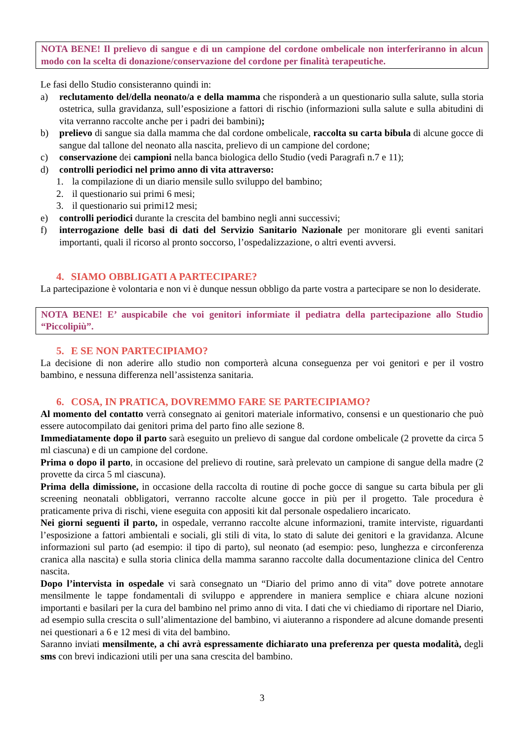NOTA BENE! Il prelievo di sangue e di un campione del cordone ombelicale non interferiranno in alcun modo con la scelta di donazione/conservazione del cordone per finalità terapeutiche.
Le fasi dello Studio consisteranno quindi in:
a) reclutamento del/della neonato/a e della mamma che risponderà a un questionario sulla salute, sulla storia ostetrica, sulla gravidanza, sull’esposizione a fattori di rischio (informazioni sulla salute e sulla abitudini di vita verranno raccolte anche per i padri dei bambini);
b) prelievo di sangue sia dalla mamma che dal cordone ombelicale, raccolta su carta bibula di alcune gocce di sangue dal tallone del neonato alla nascita, prelievo di un campione del cordone;
c) conservazione dei campioni nella banca biologica dello Studio (vedi Paragrafi n.7 e 11);
d) controlli periodici nel primo anno di vita attraverso:
1. la compilazione di un diario mensile sullo sviluppo del bambino;
2. il questionario sui primi 6 mesi;
3. il questionario sui primi12 mesi;
e) controlli periodici durante la crescita del bambino negli anni successivi;
f) interrogazione delle basi di dati del Servizio Sanitario Nazionale per monitorare gli eventi sanitari importanti, quali il ricorso al pronto soccorso, l’ospedalizzazione, o altri eventi avversi.
4. SIAMO OBBLIGATI A PARTECIPARE?
La partecipazione è volontaria e non vi è dunque nessun obbligo da parte vostra a partecipare se non lo desiderate.
NOTA BENE! E’ auspicabile che voi genitori informiate il pediatra della partecipazione allo Studio “Piccolipiù”.
5. E SE NON PARTECIPIAMO?
La decisione di non aderire allo studio non comporterà alcuna conseguenza per voi genitori e per il vostro bambino, e nessuna differenza nell’assistenza sanitaria.
6. COSA, IN PRATICA, DOVREMMO FARE SE PARTECIPIAMO?
Al momento del contatto verrà consegnato ai genitori materiale informativo, consensi e un questionario che può essere autocompilato dai genitori prima del parto fino alle sezione 8.
Immediatamente dopo il parto sarà eseguito un prelievo di sangue dal cordone ombelicale (2 provette da circa 5 ml ciascuna) e di un campione del cordone.
Prima o dopo il parto, in occasione del prelievo di routine, sarà prelevato un campione di sangue della madre (2 provette da circa 5 ml ciascuna).
Prima della dimissione, in occasione della raccolta di routine di poche gocce di sangue su carta bibula per gli screening neonatali obbligatori, verranno raccolte alcune gocce in più per il progetto. Tale procedura è praticamente priva di rischi, viene eseguita con appositi kit dal personale ospedaliero incaricato.
Nei giorni seguenti il parto, in ospedale, verranno raccolte alcune informazioni, tramite interviste, riguardanti l’esposizione a fattori ambientali e sociali, gli stili di vita, lo stato di salute dei genitori e la gravidanza. Alcune informazioni sul parto (ad esempio: il tipo di parto), sul neonato (ad esempio: peso, lunghezza e circonferenza cranica alla nascita) e sulla storia clinica della mamma saranno raccolte dalla documentazione clinica del Centro nascita.
Dopo l’intervista in ospedale vi sarà consegnato un “Diario del primo anno di vita” dove potrete annotare mensilmente le tappe fondamentali di sviluppo e apprendere in maniera semplice e chiara alcune nozioni importanti e basilari per la cura del bambino nel primo anno di vita. I dati che vi chiediamo di riportare nel Diario, ad esempio sulla crescita o sull’alimentazione del bambino, vi aiuteranno a rispondere ad alcune domande presenti nei questionari a 6 e 12 mesi di vita del bambino.
Saranno inviati mensilmente, a chi avrà espressamente dichiarato una preferenza per questa modalità, degli sms con brevi indicazioni utili per una sana crescita del bambino.
3